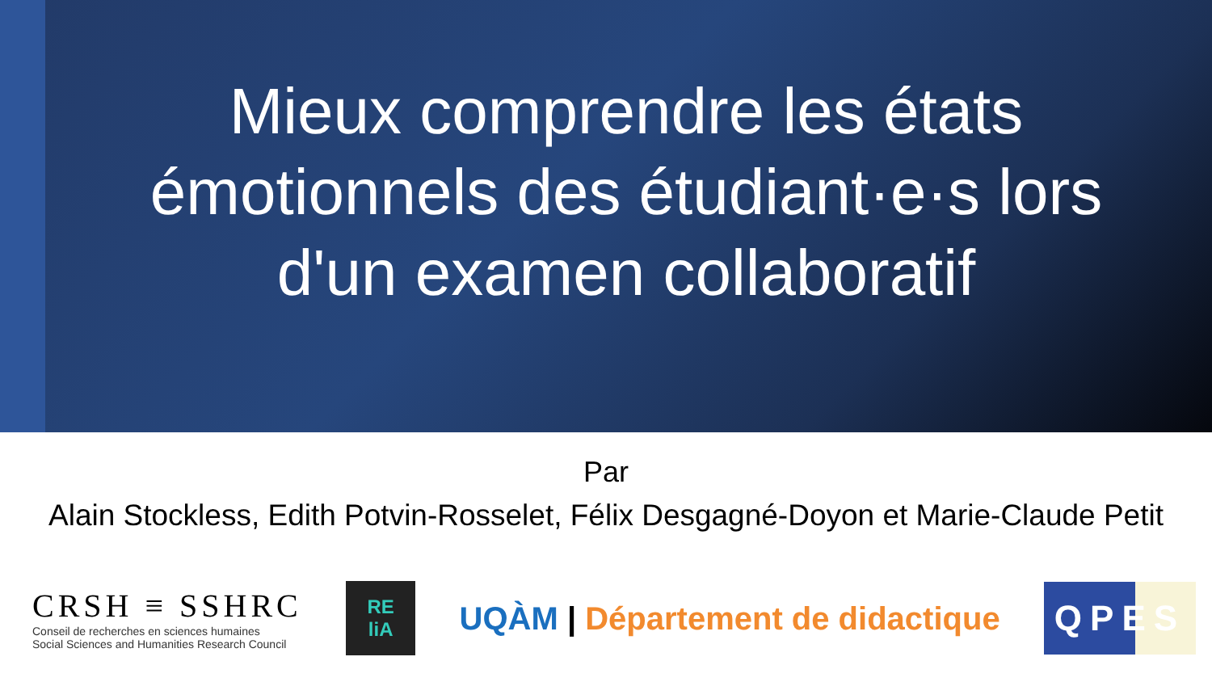Mieux comprendre les états émotionnels des étudiant·e·s lors d'un examen collaboratif
Par
Alain Stockless, Edith Potvin-Rosselet, Félix Desgagné-Doyon et Marie-Claude Petit
CRSH ≡ SSHRC
Conseil de recherches en sciences humaines
Social Sciences and Humanities Research Council
RE
liA
UQÀM | Département de didactique
QPES